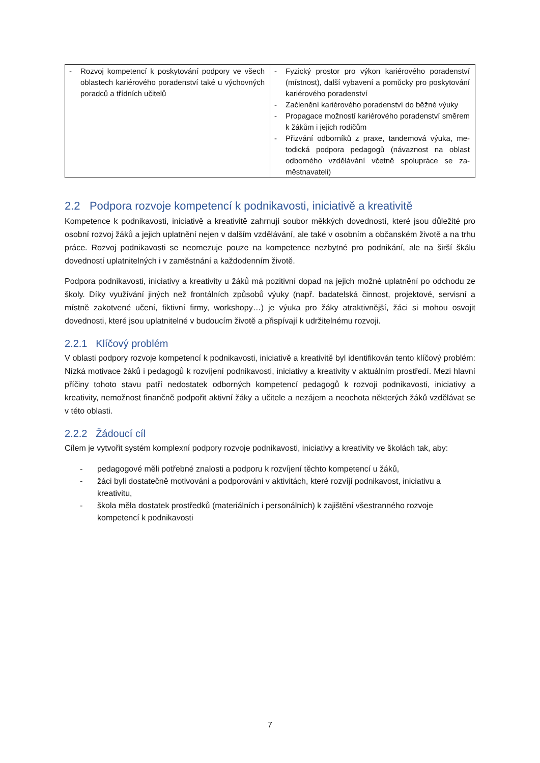| - Rozvoj kompetencí k poskytování podpory ve všech oblastech kariérového poradenství také u výchovných poradců a třídních učitelů | - Fyzický prostor pro výkon kariérového poradenství (místnost), další vybavení a pomůcky pro poskyto­vání kariérového poradenství - Začlenění kariérového poradenství do běžné výuky - Propagace možností kariérového poradenství smě­rem k žákům i jejich rodičům - Přizvání odborníků z praxe, tandemová výuka, me­todická podpora pedagogů (návaznost na oblast odborného vzdělávání včetně spolupráce se za­městnavateli) |
2.2 Podpora rozvoje kompetencí k podnikavosti, iniciativě a kreativitě
Kompetence k podnikavosti, iniciativě a kreativitě zahrnují soubor měkkých dovedností, které jsou dů­ležité pro osobní rozvoj žáků a jejich uplatnění nejen v dalším vzdělávání, ale také v osobním a občan­ském životě a na trhu práce. Rozvoj podnikavosti se neomezuje pouze na kompetence nezbytné pro podnikání, ale na širší škálu dovedností uplatnitelných i v zaměstnání a každodenním životě.
Podpora podnikavosti, iniciativy a kreativity u žáků má pozitivní dopad na jejich možné uplatnění po odchodu ze školy. Díky využívání jiných než frontálních způsobů výuky (např. badatelská činnost, projektové, servisní a místně zakotvené učení, fiktivní firmy, workshopy…) je výuka pro žáky atraktiv­nější, žáci si mohou osvojit dovednosti, které jsou uplatnitelné v budoucím životě a přispívají k udrži­telnému rozvoji.
2.2.1 Klíčový problém
V oblasti podpory rozvoje kompetencí k podnikavosti, iniciativě a kreativitě byl identifikován tento klí­čový problém: Nízká motivace žáků i pedagogů k rozvíjení podnikavosti, iniciativy a kreativity v aktuál­ním prostředí. Mezi hlavní příčiny tohoto stavu patří nedostatek odborných kompetencí pedagogů k rozvoji podnikavosti, iniciativy a kreativity, nemožnost finančně podpořit aktivní žáky a učitele a ne­zájem a neochota některých žáků vzdělávat se v této oblasti.
2.2.2 Žádoucí cíl
Cílem je vytvořit systém komplexní podpory rozvoje podnikavosti, iniciativy a kreativity ve školách tak, aby:
- pedagogové měli potřebné znalosti a podporu k rozvíjení těchto kompetencí u žáků,
- žáci byli dostatečně motivováni a podporováni v aktivitách, které rozvíjí podnikavost, iniciativu a kreativitu,
- škola měla dostatek prostředků (materiálních i personálních) k zajištění všestranného rozvoje kompetencí k podnikavosti
7